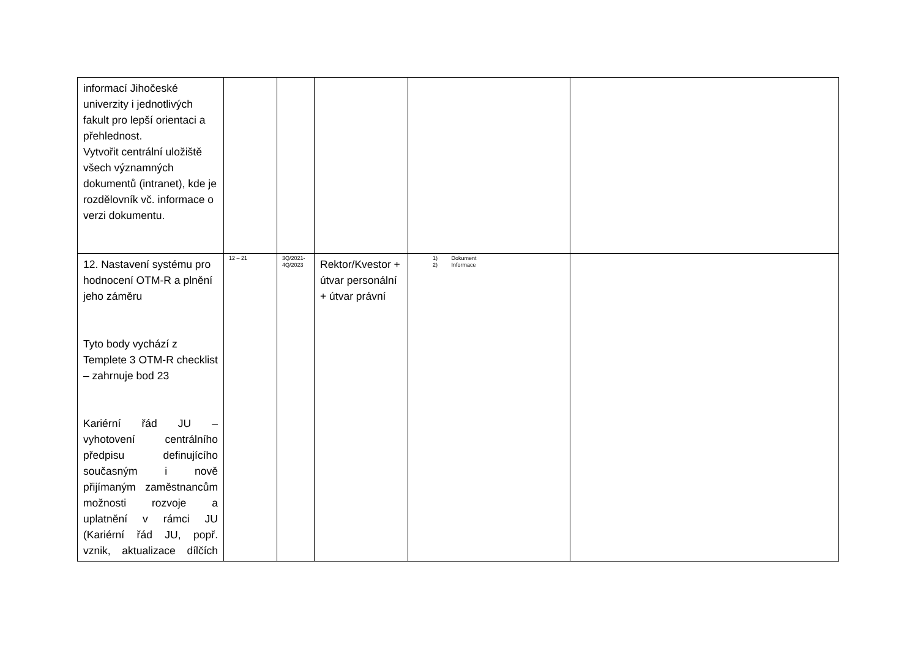| informací Jihočeské univerzity i jednotlivých fakult pro lepší orientaci a přehlednost. Vytvořit centrální uložiště všech významných dokumentů (intranet), kde je rozdělovník vč. informace o verzi dokumentu. | | | | | |
| 12. Nastavení systému pro hodnocení OTM-R a plnění jeho záměru Tyto body vychází z Templete 3 OTM-R checklist – zahrnuje bod 23 Kariérní řád JU – vyhotovení centrálního předpisu definujícího současným i nově přijímaným zaměstnancům možnosti rozvoje a uplatnění v rámci JU (Kariérní řád JU, popř. vznik, aktualizace dílčích | 12 – 21 | 3Q/2021- 4Q/2023 | Rektor/Kvestor + útvar personální + útvar právní | 1) Dokument 2) Informace | |